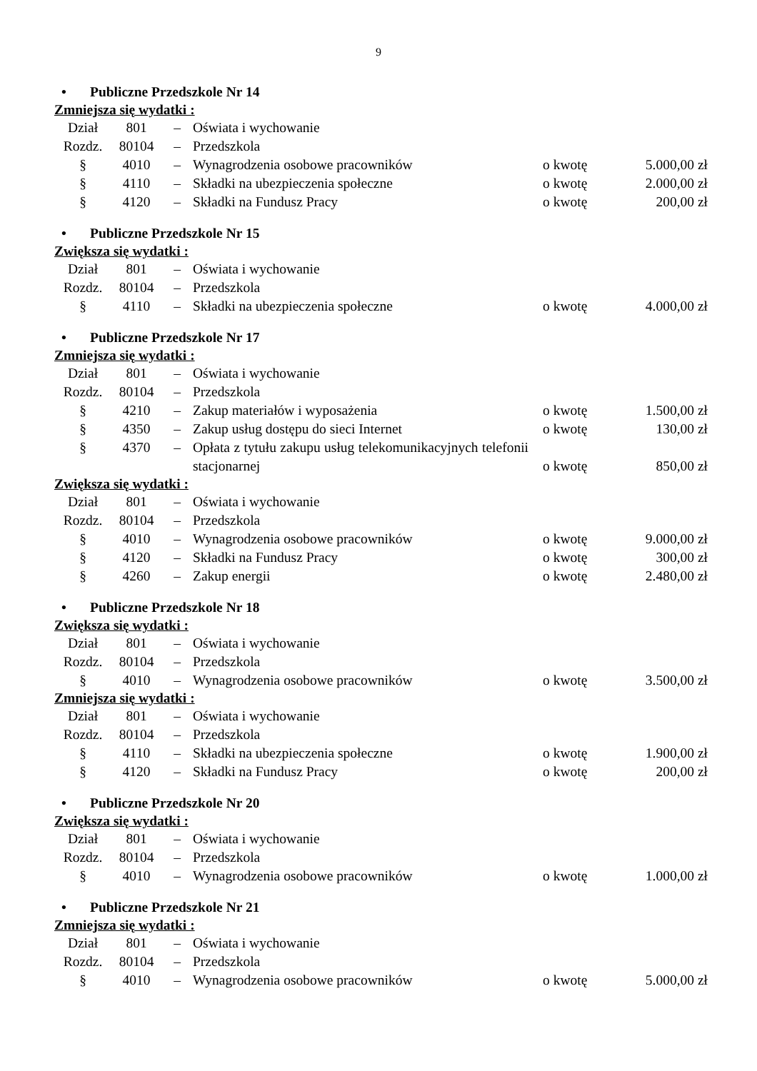9
• Publiczne Przedszkole Nr 14
Zmniejsza się wydatki :
| Dział | 801 | – | Oświata i wychowanie | | |
| Rozdz. | 80104 | – | Przedszkola | | |
| § | 4010 | – | Wynagrodzenia osobowe pracowników | o kwotę | 5.000,00 zł |
| § | 4110 | – | Składki na ubezpieczenia społeczne | o kwotę | 2.000,00 zł |
| § | 4120 | – | Składki na Fundusz Pracy | o kwotę | 200,00 zł |
• Publiczne Przedszkole Nr 15
Zwiększa się wydatki :
| Dział | 801 | – | Oświata i wychowanie | | |
| Rozdz. | 80104 | – | Przedszkola | | |
| § | 4110 | – | Składki na ubezpieczenia społeczne | o kwotę | 4.000,00 zł |
• Publiczne Przedszkole Nr 17
Zmniejsza się wydatki :
| Dział | 801 | – | Oświata i wychowanie | | |
| Rozdz. | 80104 | – | Przedszkola | | |
| § | 4210 | – | Zakup materiałów i wyposażenia | o kwotę | 1.500,00 zł |
| § | 4350 | – | Zakup usług dostępu do sieci Internet | o kwotę | 130,00 zł |
| § | 4370 | – | Opłata z tytułu zakupu usług telekomunikacyjnych telefonii stacjonarnej | o kwotę | 850,00 zł |
Zwiększa się wydatki :
| Dział | 801 | – | Oświata i wychowanie | | |
| Rozdz. | 80104 | – | Przedszkola | | |
| § | 4010 | – | Wynagrodzenia osobowe pracowników | o kwotę | 9.000,00 zł |
| § | 4120 | – | Składki na Fundusz Pracy | o kwotę | 300,00 zł |
| § | 4260 | – | Zakup energii | o kwotę | 2.480,00 zł |
• Publiczne Przedszkole Nr 18
Zwiększa się wydatki :
| Dział | 801 | – | Oświata i wychowanie | | |
| Rozdz. | 80104 | – | Przedszkola | | |
| § | 4010 | – | Wynagrodzenia osobowe pracowników | o kwotę | 3.500,00 zł |
Zmniejsza się wydatki :
| Dział | 801 | – | Oświata i wychowanie | | |
| Rozdz. | 80104 | – | Przedszkola | | |
| § | 4110 | – | Składki na ubezpieczenia społeczne | o kwotę | 1.900,00 zł |
| § | 4120 | – | Składki na Fundusz Pracy | o kwotę | 200,00 zł |
• Publiczne Przedszkole Nr 20
Zwiększa się wydatki :
| Dział | 801 | – | Oświata i wychowanie | | |
| Rozdz. | 80104 | – | Przedszkola | | |
| § | 4010 | – | Wynagrodzenia osobowe pracowników | o kwotę | 1.000,00 zł |
• Publiczne Przedszkole Nr 21
Zmniejsza się wydatki :
| Dział | 801 | – | Oświata i wychowanie | | |
| Rozdz. | 80104 | – | Przedszkola | | |
| § | 4010 | – | Wynagrodzenia osobowe pracowników | o kwotę | 5.000,00 zł |